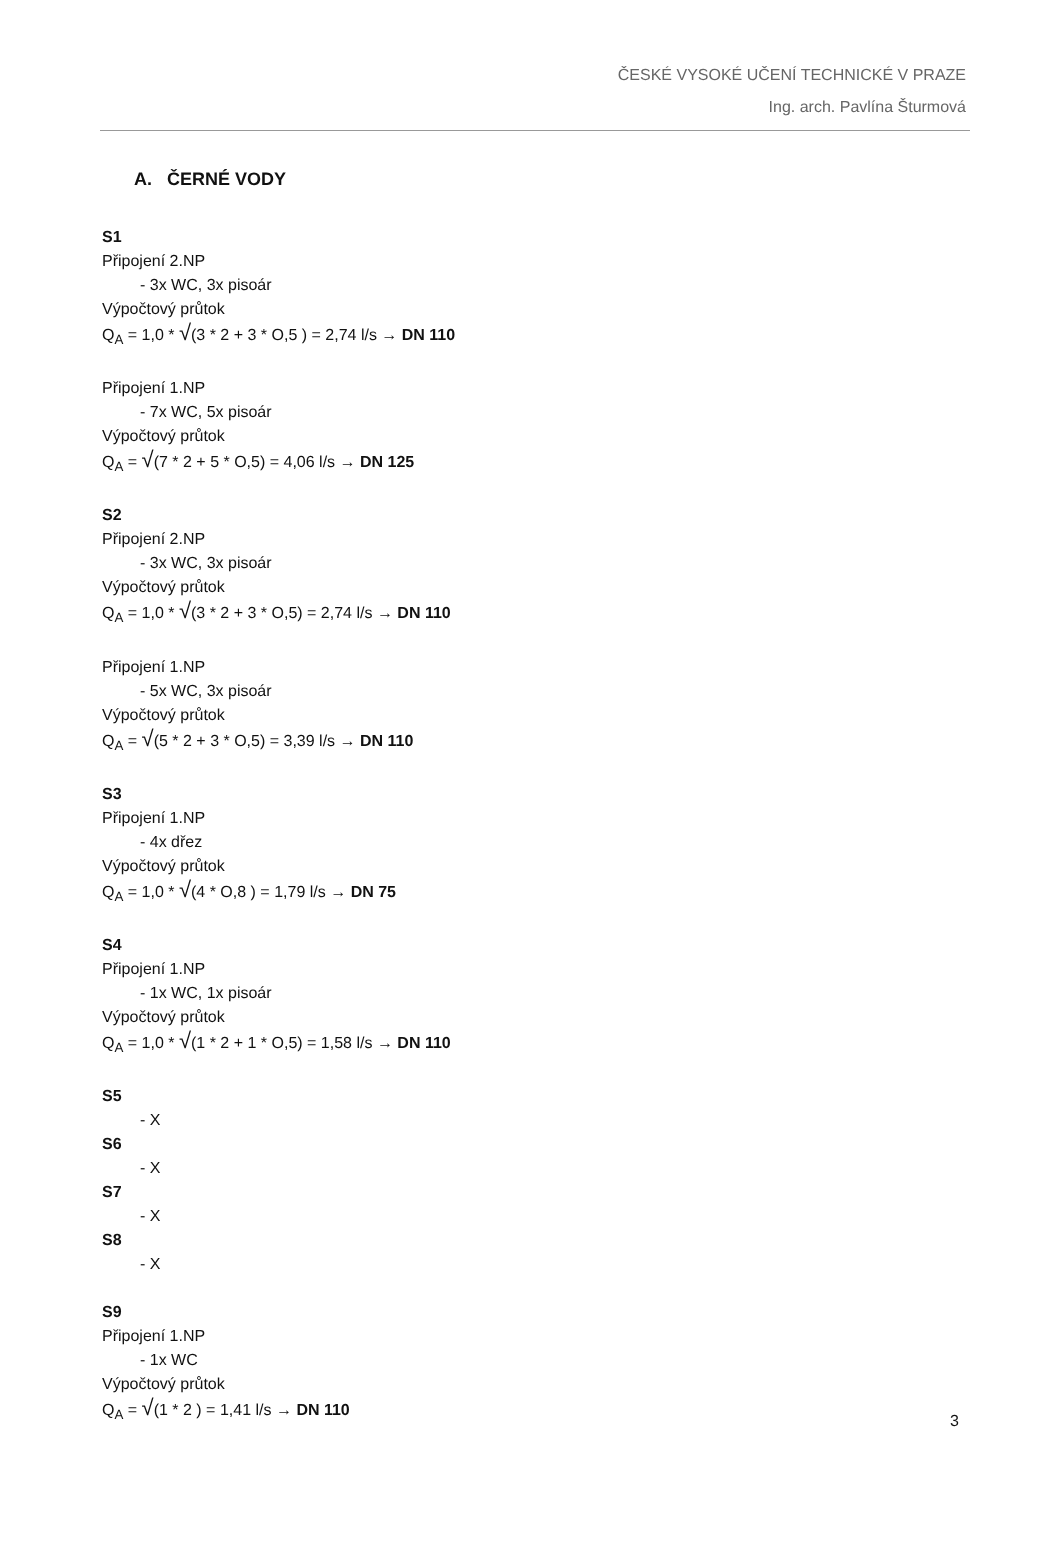ČESKÉ VYSOKÉ UČENÍ TECHNICKÉ V PRAZE
Ing. arch. Pavlína Šturmová
A. ČERNÉ VODY
S1
Připojení 2.NP
- 3x WC, 3x pisoár
Výpočtový průtok
Q<sub>A</sub> = 1,0 * √(3 * 2 + 3 * O,5 ) = 2,74 l/s → DN 110
Připojení 1.NP
- 7x WC, 5x pisoár
Výpočtový průtok
Q<sub>A</sub> = √(7 * 2 + 5 * O,5) = 4,06 l/s → DN 125
S2
Připojení 2.NP
- 3x WC, 3x pisoár
Výpočtový průtok
Q<sub>A</sub> = 1,0 * √(3 * 2 + 3 * O,5) = 2,74 l/s → DN 110
Připojení 1.NP
- 5x WC, 3x pisoár
Výpočtový průtok
Q<sub>A</sub> = √(5 * 2 + 3 * O,5) = 3,39 l/s → DN 110
S3
Připojení 1.NP
- 4x dřez
Výpočtový průtok
Q<sub>A</sub> = 1,0 * √(4 * O,8 ) = 1,79 l/s → DN 75
S4
Připojení 1.NP
- 1x WC, 1x pisoár
Výpočtový průtok
Q<sub>A</sub> = 1,0 * √(1 * 2 + 1 * O,5) = 1,58 l/s → DN 110
S5
- X
S6
- X
S7
- X
S8
- X
S9
Připojení 1.NP
- 1x WC
Výpočtový průtok
Q<sub>A</sub> = √(1 * 2 ) = 1,41 l/s → DN 110
3